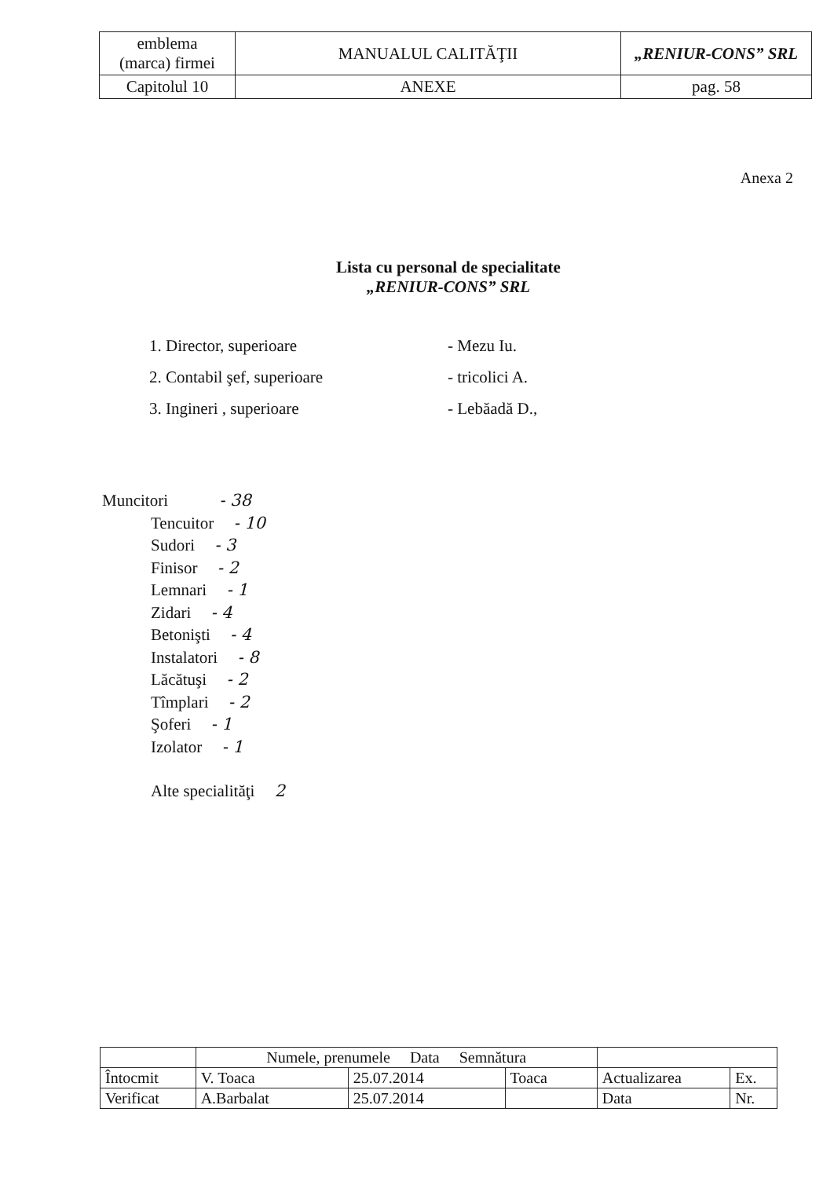| emblema (marca) firmei | MANUALUL CALITĂŢII | „RENIUR-CONS” SRL |
| Capitolul 10 | ANEXE | pag. 58 |
Anexa 2
Lista cu personal de specialitate
„RENIUR-CONS” SRL
1. Director, superioare - Mezu Iu.
2. Contabil şef, superioare - tricolici A.
3. Ingineri , superioare - Lebăadă D.,
Muncitori - 38
Tencuitor - 10
Sudori - 3
Finisor - 2
Lemnari - 1
Zidari - 4
Betonişti - 4
Instalatori - 8
Lăcătuşi - 2
Tîmplari - 2
Şoferi - 1
Izolator - 1
Alte specialităţi 2
| | Numele, prenumele Data Semnătura | | | | |
| Întocmit | V. Toaca | 25.07.2014 | Toaca | Actualizarea | Ex. |
| Verificat | A.Barbalat | 25.07.2014 | | Data | Nr. |